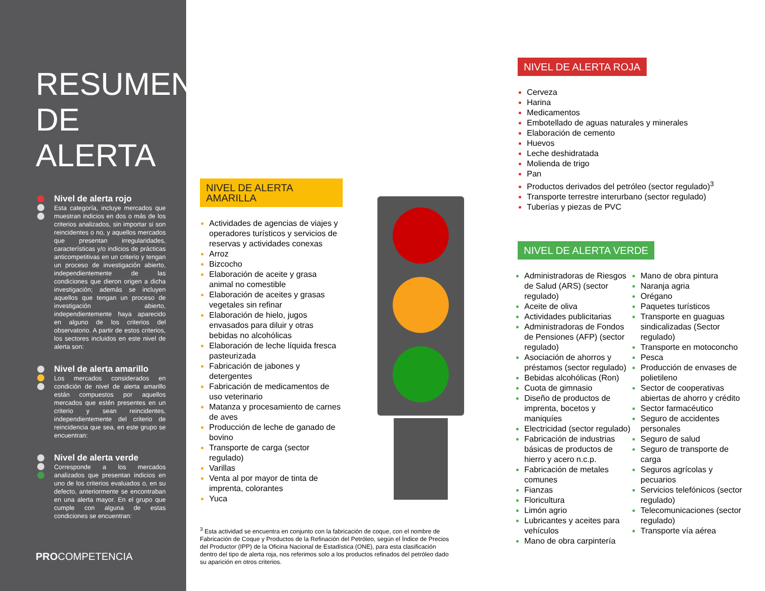RESUMEN DE ALERTA
Nivel de alerta rojo
Esta categoría, incluye mercados que muestran indicios en dos o más de los criterios analizados, sin importar si son reincidentes o no, y aquellos mercados que presentan irregularidades, características y/o indicios de prácticas anticompetitivas en un criterio y tengan un proceso de investigación abierto, independientemente de las condiciones que dieron origen a dicha investigación; además se incluyen aquellos que tengan un proceso de investigación abierto, independientemente haya aparecido en alguno de los criterios del observatorio. A partir de estos criterios, los sectores incluidos en este nivel de alerta son:
Nivel de alerta amarillo
Los mercados considerados en condición de nivel de alerta amarillo están compuestos por aquellos mercados que estén presentes en un criterio y sean reincidentes, independientemente del criterio de reincidencia que sea, en este grupo se encuentran:
Nivel de alerta verde
Corresponde a los mercados analizados que presentan indicios en uno de los criterios evaluados o, en su defecto, anteriormente se encontraban en una alerta mayor. En el grupo que cumple con alguna de estas condiciones se encuentran:
PROCOMPETENCIA
NIVEL DE ALERTA AMARILLA
Actividades de agencias de viajes y operadores turísticos y servicios de reservas y actividades conexas
Arroz
Bizcocho
Elaboración de aceite y grasa animal no comestible
Elaboración de aceites y grasas vegetales sin refinar
Elaboración de hielo, jugos envasados para diluir y otras bebidas no alcohólicas
Elaboración de leche líquida fresca pasteurizada
Fabricación de jabones y detergentes
Fabricación de medicamentos de uso veterinario
Matanza y procesamiento de carnes de aves
Producción de leche de ganado de bovino
Transporte de carga (sector regulado)
Varillas
Venta al por mayor de tinta de imprenta, colorantes
Yuca
NIVEL DE ALERTA ROJA
Cerveza
Harina
Medicamentos
Embotellado de aguas naturales y minerales
Elaboración de cemento
Huevos
Leche deshidratada
Molienda de trigo
Pan
Productos derivados del petróleo (sector regulado)<sup>3</sup>
Transporte terrestre interurbano (sector regulado)
Tuberías y piezas de PVC
NIVEL DE ALERTA VERDE
Administradoras de Riesgos de Salud (ARS) (sector regulado)
Aceite de oliva
Actividades publicitarias
Administradoras de Fondos de Pensiones (AFP) (sector regulado)
Asociación de ahorros y préstamos (sector regulado)
Bebidas alcohólicas (Ron)
Cuota de gimnasio
Diseño de productos de imprenta, bocetos y maniquíes
Electricidad (sector regulado)
Fabricación de industrias básicas de productos de hierro y acero n.c.p.
Fabricación de metales comunes
Fianzas
Floricultura
Limón agrio
Lubricantes y aceites para vehículos
Mano de obra carpintería
Mano de obra pintura
Naranja agria
Orégano
Paquetes turísticos
Transporte en guaguas sindicalizadas (Sector regulado)
Transporte en motoconcho
Pesca
Producción de envases de polietileno
Sector de cooperativas abiertas de ahorro y crédito
Sector farmacéutico
Seguro de accidentes personales
Seguro de salud
Seguro de transporte de carga
Seguros agrícolas y pecuarios
Servicios telefónicos (sector regulado)
Telecomunicaciones (sector regulado)
Transporte vía aérea
<sup>3</sup> Esta actividad se encuentra en conjunto con la fabricación de coque, con el nombre de Fabricación de Coque y Productos de la Refinación del Petróleo, según el Índice de Precios del Productor (IPP) de la Oficina Nacional de Estadística (ONE), para esta clasificación dentro del tipo de alerta roja, nos referimos solo a los productos refinados del petróleo dado su aparición en otros criterios.